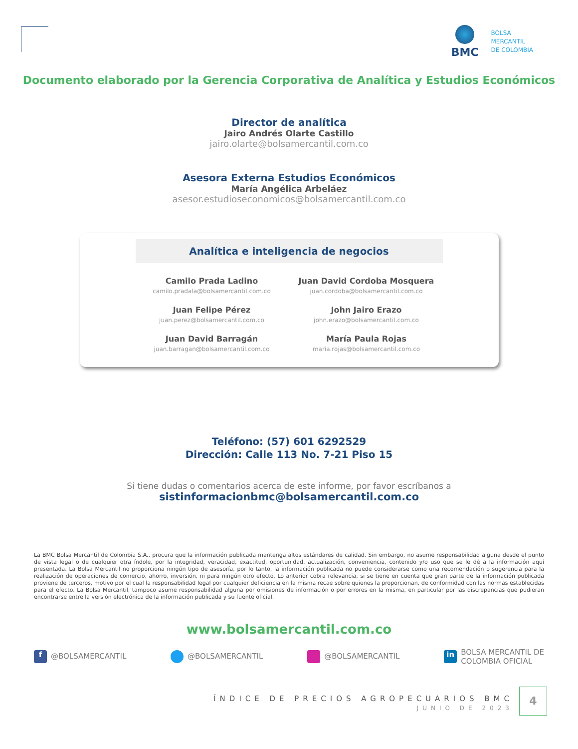BMC
BOLSA
MERCANTIL
DE COLOMBIA
Documento elaborado por la Gerencia Corporativa de Analítica y Estudios Económicos
Director de analítica
Jairo Andrés Olarte Castillo
jairo.olarte@bolsamercantil.com.co
Asesora Externa Estudios Económicos
María Angélica Arbeláez
asesor.estudioseconomicos@bolsamercantil.com.co
Analítica e inteligencia de negocios
Camilo Prada Ladino
camilo.pradala@bolsamercantil.com.co
Juan David Cordoba Mosquera
juan.cordoba@bolsamercantil.com.co
Juan Felipe Pérez
juan.perez@bolsamercantil.com.co
John Jairo Erazo
john.erazo@bolsamercantil.com.co
Juan David Barragán
juan.barragan@bolsamercantil.com.co
María Paula Rojas
maria.rojas@bolsamercantil.com.co
Teléfono: (57) 601 6292529
Dirección: Calle 113 No. 7-21 Piso 15
Si tiene dudas o comentarios acerca de este informe, por favor escríbanos a
sistinformacionbmc@bolsamercantil.com.co
La BMC Bolsa Mercantil de Colombia S.A., procura que la información publicada mantenga altos estándares de calidad. Sin embargo, no asume responsabilidad alguna desde el punto de vista legal o de cualquier otra índole, por la integridad, veracidad, exactitud, oportunidad, actualización, conveniencia, contenido y/o uso que se le dé a la información aquí presentada. La Bolsa Mercantil no proporciona ningún tipo de asesoría, por lo tanto, la información publicada no puede considerarse como una recomendación o sugerencia para la realización de operaciones de comercio, ahorro, inversión, ni para ningún otro efecto. Lo anterior cobra relevancia, si se tiene en cuenta que gran parte de la información publicada proviene de terceros, motivo por el cual la responsabilidad legal por cualquier deficiencia en la misma recae sobre quienes la proporcionan, de conformidad con las normas establecidas para el efecto. La Bolsa Mercantil, tampoco asume responsabilidad alguna por omisiones de información o por errores en la misma, en particular por las discrepancias que pudieran encontrarse entre la versión electrónica de la información publicada y su fuente oficial.
www.bolsamercantil.com.co
f @BOLSAMERCANTIL @BOLSAMERCANTIL @BOLSAMERCANTIL
in BOLSA MERCANTIL DE
COLOMBIA OFICIAL
ÍNDICE DE PRECIOS AGROPECUARIOS BMC
JUNIO DE 2023
4